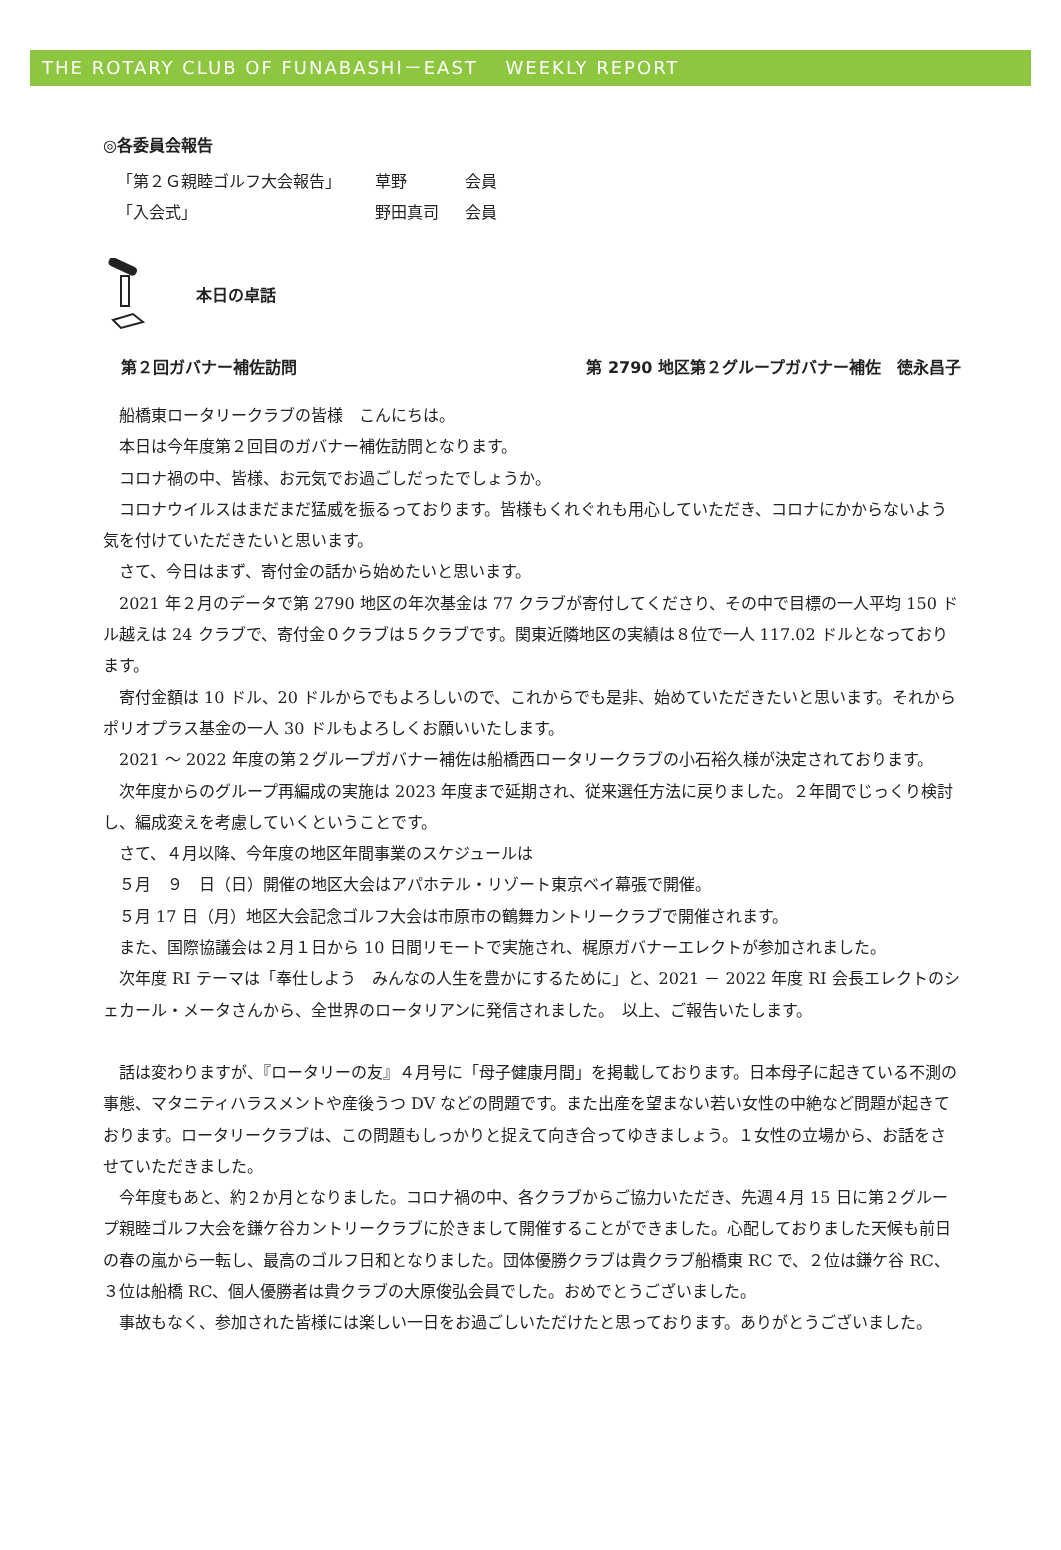THE ROTARY CLUB OF FUNABASHI－EAST　 WEEKLY REPORT
◎各委員会報告
「第２Ｇ親睦ゴルフ大会報告」 草野 会員
「入会式」 野田真司 会員
本日の卓話
第２回ガバナー補佐訪問 第 2790 地区第２グループガバナー補佐　徳永昌子
船橋東ロータリークラブの皆様　こんにちは。
本日は今年度第２回目のガバナー補佐訪問となります。
コロナ禍の中、皆様、お元気でお過ごしだったでしょうか。
コロナウイルスはまだまだ猛威を振るっております。皆様もくれぐれも用心していただき、コロナにかからないよう気を付けていただきたいと思います。
さて、今日はまず、寄付金の話から始めたいと思います。
2021 年２月のデータで第 2790 地区の年次基金は 77 クラブが寄付してくださり、その中で目標の一人平均 150 ドル越えは 24 クラブで、寄付金０クラブは５クラブです。関東近隣地区の実績は８位で一人 117.02 ドルとなっております。
寄付金額は 10 ドル、20 ドルからでもよろしいので、これからでも是非、始めていただきたいと思います。それからポリオプラス基金の一人 30 ドルもよろしくお願いいたします。
2021 ～ 2022 年度の第２グループガバナー補佐は船橋西ロータリークラブの小石裕久様が決定されております。
次年度からのグループ再編成の実施は 2023 年度まで延期され、従来選任方法に戻りました。２年間でじっくり検討し、編成変えを考慮していくということです。
さて、４月以降、今年度の地区年間事業のスケジュールは
５月　９　日（日）開催の地区大会はアパホテル・リゾート東京ベイ幕張で開催。
５月 17 日（月）地区大会記念ゴルフ大会は市原市の鶴舞カントリークラブで開催されます。
また、国際協議会は２月１日から 10 日間リモートで実施され、梶原ガバナーエレクトが参加されました。
次年度 RI テーマは「奉仕しよう　みんなの人生を豊かにするために」と、2021 － 2022 年度 RI 会長エレクトのシェカール・メータさんから、全世界のロータリアンに発信されました。　以上、ご報告いたします。
話は変わりますが、『ロータリーの友』４月号に「母子健康月間」を掲載しております。日本母子に起きている不測の事態、マタニティハラスメントや産後うつ DV などの問題です。また出産を望まない若い女性の中絶など問題が起きております。ロータリークラブは、この問題もしっかりと捉えて向き合ってゆきましょう。１女性の立場から、お話をさせていただきました。
今年度もあと、約２か月となりました。コロナ禍の中、各クラブからご協力いただき、先週４月 15 日に第２グループ親睦ゴルフ大会を鎌ケ谷カントリークラブに於きまして開催することができました。心配しておりました天候も前日の春の嵐から一転し、最高のゴルフ日和となりました。団体優勝クラブは貴クラブ船橋東 RC で、２位は鎌ケ谷 RC、３位は船橋 RC、個人優勝者は貴クラブの大原俊弘会員でした。おめでとうございました。
事故もなく、参加された皆様には楽しい一日をお過ごしいただけたと思っております。ありがとうございました。